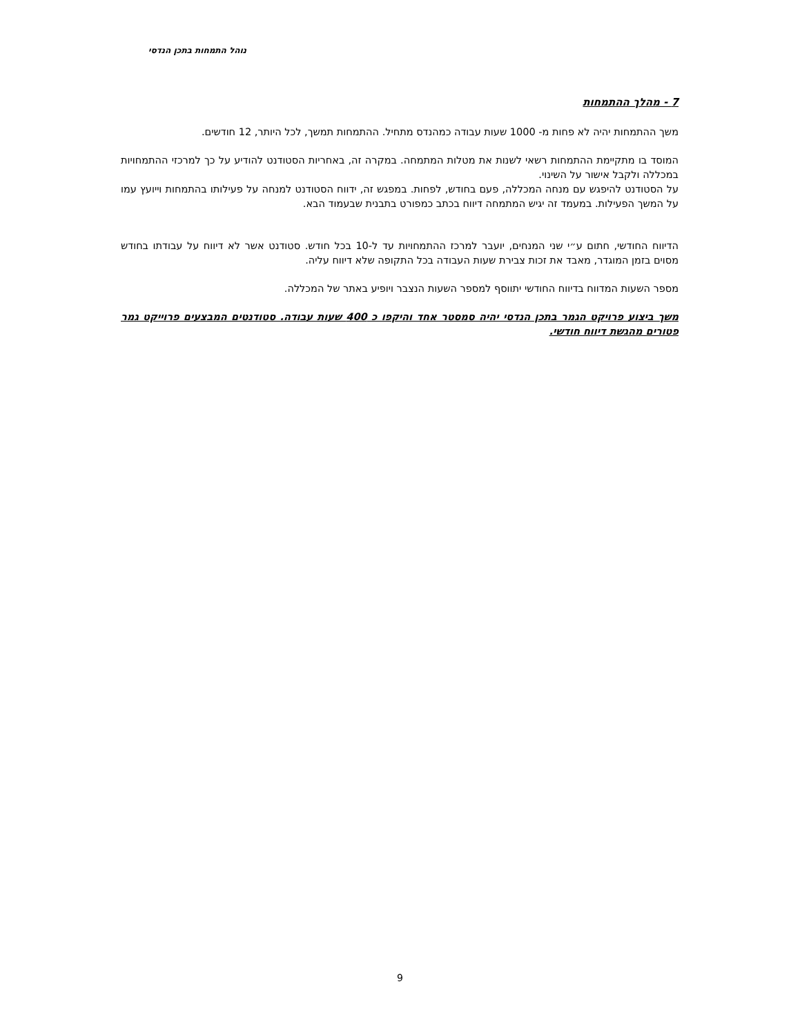נוהל התמחות בתכן הנדסי
7 - מהלך ההתמחות
משך ההתמחות יהיה לא פחות מ- 1000 שעות עבודה כמהנדס מתחיל. ההתמחות תמשך, לכל היותר, 12 חודשים.
המוסד בו מתקיימת ההתמחות רשאי לשנות את מטלות המתמחה. במקרה זה, באחריות הסטודנט להודיע על כך למרכזי ההתמחויות במכללה ולקבל אישור על השינוי.
על הסטודנט להיפגש עם מנחה המכללה, פעם בחודש, לפחות. במפגש זה, ידווח הסטודנט למנחה על פעילותו בהתמחות וייועץ עמו על המשך הפעילות. במעמד זה יגיש המתמחה דיווח בכתב כמפורט בתבנית שבעמוד הבא.
הדיווח החודשי, חתום ע״י שני המנחים, יועבר למרכז ההתמחויות עד ל-10 בכל חודש. סטודנט אשר לא דיווח על עבודתו בחודש מסוים בזמן המוגדר, מאבד את זכות צבירת שעות העבודה בכל התקופה שלא דיווח עליה.
מספר השעות המדווח בדיווח החודשי יתווסף למספר השעות הנצבר ויופיע באתר של המכללה.
משך ביצוע פרויקט הגמר בתכן הנדסי יהיה סמסטר אחד והיקפו כ 400 שעות עבודה. סטודנטים המבצעים פרוייקט גמר פטורים מהגשת דיווח חודשי.
9